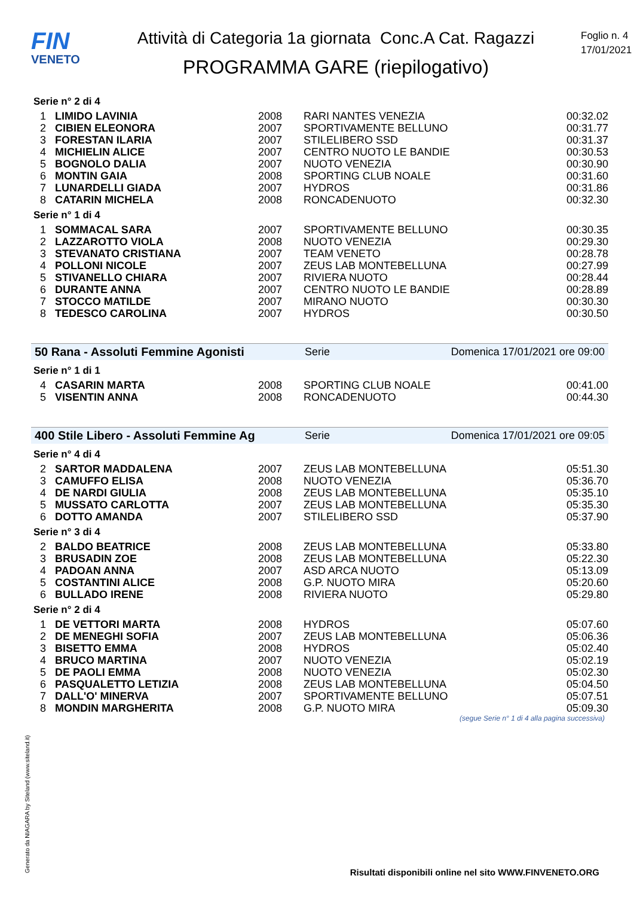FIN
VENETO
Attività di Categoria 1a giornata Conc.A Cat. Ragazzi
PROGRAMMA GARE (riepilogativo)
Foglio n. 4
17/01/2021
Serie n° 2 di 4
| 1 | LIMIDO LAVINIA | 2008 | RARI NANTES VENEZIA | 00:32.02 |
| 2 | CIBIEN ELEONORA | 2007 | SPORTIVAMENTE BELLUNO | 00:31.77 |
| 3 | FORESTAN ILARIA | 2007 | STILELIBERO SSD | 00:31.37 |
| 4 | MICHIELIN ALICE | 2007 | CENTRO NUOTO LE BANDIE | 00:30.53 |
| 5 | BOGNOLO DALIA | 2007 | NUOTO VENEZIA | 00:30.90 |
| 6 | MONTIN GAIA | 2008 | SPORTING CLUB NOALE | 00:31.60 |
| 7 | LUNARDELLI GIADA | 2007 | HYDROS | 00:31.86 |
| 8 | CATARIN MICHELA | 2008 | RONCADENUOTO | 00:32.30 |
Serie n° 1 di 4
| 1 | SOMMACAL SARA | 2007 | SPORTIVAMENTE BELLUNO | 00:30.35 |
| 2 | LAZZAROTTO VIOLA | 2008 | NUOTO VENEZIA | 00:29.30 |
| 3 | STEVANATO CRISTIANA | 2007 | TEAM VENETO | 00:28.78 |
| 4 | POLLONI NICOLE | 2007 | ZEUS LAB MONTEBELLUNA | 00:27.99 |
| 5 | STIVANELLO CHIARA | 2007 | RIVIERA NUOTO | 00:28.44 |
| 6 | DURANTE ANNA | 2007 | CENTRO NUOTO LE BANDIE | 00:28.89 |
| 7 | STOCCO MATILDE | 2007 | MIRANO NUOTO | 00:30.30 |
| 8 | TEDESCO CAROLINA | 2007 | HYDROS | 00:30.50 |
50 Rana - Assoluti Femmine Agonisti Serie Domenica 17/01/2021 ore 09:00
Serie n° 1 di 1
| 4 | CASARIN MARTA | 2008 | SPORTING CLUB NOALE | 00:41.00 |
| 5 | VISENTIN ANNA | 2008 | RONCADENUOTO | 00:44.30 |
400 Stile Libero - Assoluti Femmine Ag Serie Domenica 17/01/2021 ore 09:05
Serie n° 4 di 4
| 2 | SARTOR MADDALENA | 2007 | ZEUS LAB MONTEBELLUNA | 05:51.30 |
| 3 | CAMUFFO ELISA | 2008 | NUOTO VENEZIA | 05:36.70 |
| 4 | DE NARDI GIULIA | 2008 | ZEUS LAB MONTEBELLUNA | 05:35.10 |
| 5 | MUSSATO CARLOTTA | 2007 | ZEUS LAB MONTEBELLUNA | 05:35.30 |
| 6 | DOTTO AMANDA | 2007 | STILELIBERO SSD | 05:37.90 |
Serie n° 3 di 4
| 2 | BALDO BEATRICE | 2008 | ZEUS LAB MONTEBELLUNA | 05:33.80 |
| 3 | BRUSADIN ZOE | 2008 | ZEUS LAB MONTEBELLUNA | 05:22.30 |
| 4 | PADOAN ANNA | 2007 | ASD ARCA NUOTO | 05:13.09 |
| 5 | COSTANTINI ALICE | 2008 | G.P. NUOTO MIRA | 05:20.60 |
| 6 | BULLADO IRENE | 2008 | RIVIERA NUOTO | 05:29.80 |
Serie n° 2 di 4
| 1 | DE VETTORI MARTA | 2008 | HYDROS | 05:07.60 |
| 2 | DE MENEGHI SOFIA | 2007 | ZEUS LAB MONTEBELLUNA | 05:06.36 |
| 3 | BISETTO EMMA | 2008 | HYDROS | 05:02.40 |
| 4 | BRUCO MARTINA | 2007 | NUOTO VENEZIA | 05:02.19 |
| 5 | DE PAOLI EMMA | 2008 | NUOTO VENEZIA | 05:02.30 |
| 6 | PASQUALETTO LETIZIA | 2008 | ZEUS LAB MONTEBELLUNA | 05:04.50 |
| 7 | DALL'O' MINERVA | 2007 | SPORTIVAMENTE BELLUNO | 05:07.51 |
| 8 | MONDIN MARGHERITA | 2008 | G.P. NUOTO MIRA | 05:09.30 |
(segue Serie n° 1 di 4 alla pagina successiva)
Generato da NIAGARA by Siteland (www.siteland.it)
Risultati disponibili online nel sito WWW.FINVENETO.ORG